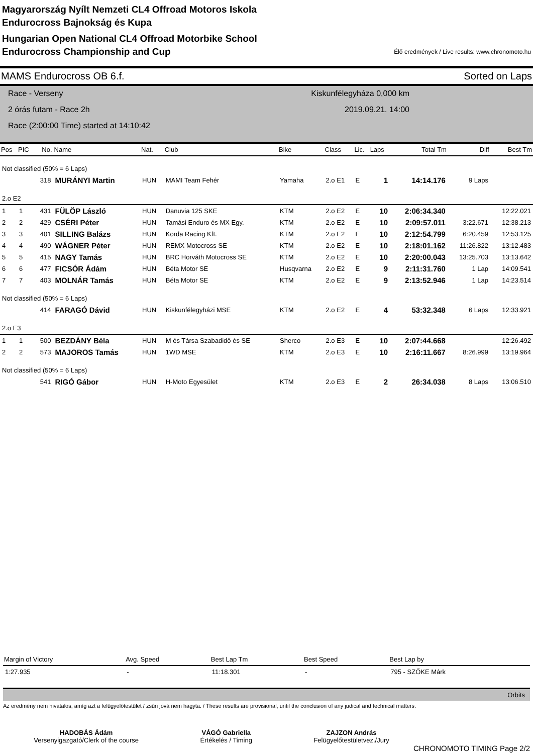Magyarország Nyílt Nemzeti CL4 Offroad Motoros Iskola
Endurocross Bajnokság és Kupa
Hungarian Open National CL4 Offroad Motorbike School
Endurocross Championship and Cup
Élő eredmények / Live results: www.chronomoto.hu
MAMS Endurocross OB 6.f. Sorted on Laps
Race - Verseny
2 órás futam - Race 2h
Race (2:00:00 Time) started at 14:10:42
Kiskunfélegyháza 0,000 km
2019.09.21. 14:00
| Pos | PIC | No. | Name | Nat. | Club | Bike | Class | Lic. | Laps | Total Tm | Diff | Best Tm |
| --- | --- | --- | --- | --- | --- | --- | --- | --- | --- | --- | --- | --- |
| Not classified (50% = 6 Laps) | | | | | | | | | | | | |
| | | 318 | MURÁNYI Martin | HUN | MAMI Team Fehér | Yamaha | 2.o E1 | E | 1 | 14:14.176 | 9 Laps | |
| 2.o E2 | | | | | | | | | | | | |
| 1 | 1 | 431 | FÜLÖP László | HUN | Danuvia 125 SKE | KTM | 2.o E2 | E | 10 | 2:06:34.340 | | 12:22.021 |
| 2 | 2 | 429 | CSÉRI Péter | HUN | Tamási Enduro és MX Egy. | KTM | 2.o E2 | E | 10 | 2:09:57.011 | 3:22.671 | 12:38.213 |
| 3 | 3 | 401 | SILLING Balázs | HUN | Korda Racing Kft. | KTM | 2.o E2 | E | 10 | 2:12:54.799 | 6:20.459 | 12:53.125 |
| 4 | 4 | 490 | WÁGNER Péter | HUN | REMX Motocross SE | KTM | 2.o E2 | E | 10 | 2:18:01.162 | 11:26.822 | 13:12.483 |
| 5 | 5 | 415 | NAGY Tamás | HUN | BRC Horváth Motocross SE | KTM | 2.o E2 | E | 10 | 2:20:00.043 | 13:25.703 | 13:13.642 |
| 6 | 6 | 477 | FICSÓR Ádám | HUN | Béta Motor SE | Husqvarna | 2.o E2 | E | 9 | 2:11:31.760 | 1 Lap | 14:09.541 |
| 7 | 7 | 403 | MOLNÁR Tamás | HUN | Béta Motor SE | KTM | 2.o E2 | E | 9 | 2:13:52.946 | 1 Lap | 14:23.514 |
| Not classified (50% = 6 Laps) | | | | | | | | | | | | |
| | | 414 | FARAGÓ Dávid | HUN | Kiskunfélegyházi MSE | KTM | 2.o E2 | E | 4 | 53:32.348 | 6 Laps | 12:33.921 |
| 2.o E3 | | | | | | | | | | | | |
| 1 | 1 | 500 | BEZDÁNY Béla | HUN | M és Társa Szabadidő és SE | Sherco | 2.o E3 | E | 10 | 2:07:44.668 | | 12:26.492 |
| 2 | 2 | 573 | MAJOROS Tamás | HUN | 1WD MSE | KTM | 2.o E3 | E | 10 | 2:16:11.667 | 8:26.999 | 13:19.964 |
| Not classified (50% = 6 Laps) | | | | | | | | | | | | |
| | | 541 | RIGÓ Gábor | HUN | H-Moto Egyesület | KTM | 2.o E3 | E | 2 | 26:34.038 | 8 Laps | 13:06.510 |
| Margin of Victory | Avg. Speed | Best Lap Tm | Best Speed | Best Lap by |
| --- | --- | --- | --- | --- |
| 1:27.935 | - | 11:18.301 | - | 795 - SZŐKE Márk |
Orbits
Az eredmény nem hivatalos, amíg azt a felügyelőtestület / zsűri jóvá nem hagyta. / These results are provisional, until the conclusion of any judical and technical matters.
HADOBÁS Ádám
Versenyigazgató/Clerk of the course
VÁGÓ Gabriella
Értékelés / Timing
ZAJZON András
Felügyelőtestületvez./Jury
CHRONOMOTO TIMING Page 2/2